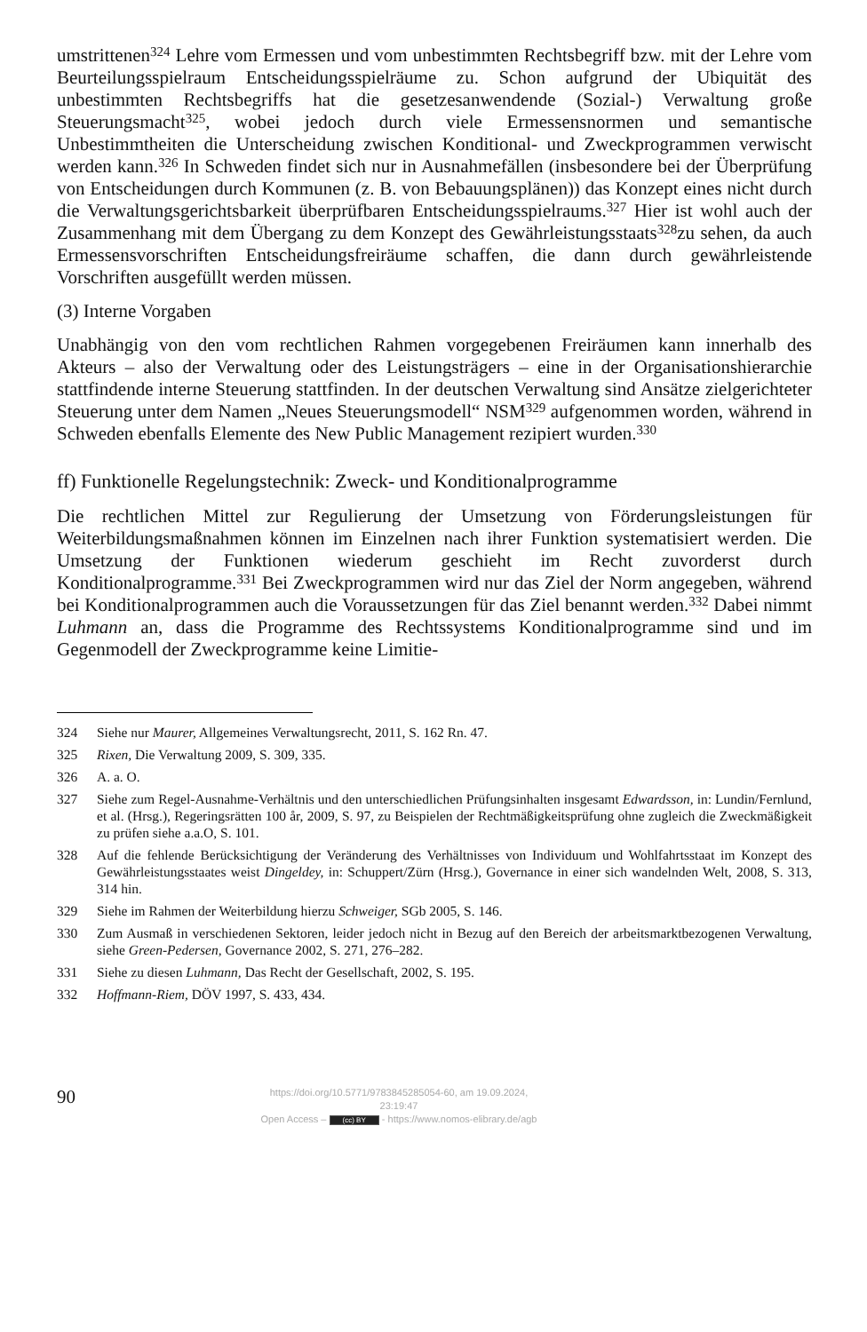umstrittenen<sup>324</sup> Lehre vom Ermessen und vom unbestimmten Rechtsbegriff bzw. mit der Lehre vom Beurteilungsspielraum Entscheidungsspielräume zu. Schon aufgrund der Ubiquität des unbestimmten Rechtsbegriffs hat die gesetzesanwendende (Sozial-) Verwaltung große Steuerungsmacht<sup>325</sup>, wobei jedoch durch viele Ermessensnormen und semantische Unbestimmtheiten die Unterscheidung zwischen Konditional- und Zweckprogrammen verwischt werden kann.<sup>326</sup> In Schweden findet sich nur in Ausnahmefällen (insbesondere bei der Überprüfung von Entscheidungen durch Kommunen (z. B. von Bebauungsplänen)) das Konzept eines nicht durch die Verwaltungsgerichtsbarkeit überprüfbaren Entscheidungsspielraums.<sup>327</sup> Hier ist wohl auch der Zusammenhang mit dem Übergang zu dem Konzept des Gewährleistungsstaats<sup>328</sup>zu sehen, da auch Ermessensvorschriften Entscheidungsfreiräume schaffen, die dann durch gewährleistende Vorschriften ausgefüllt werden müssen.
(3) Interne Vorgaben
Unabhängig von den vom rechtlichen Rahmen vorgegebenen Freiräumen kann innerhalb des Akteurs – also der Verwaltung oder des Leistungsträgers – eine in der Organisationshierarchie stattfindende interne Steuerung stattfinden. In der deutschen Verwaltung sind Ansätze zielgerichteter Steuerung unter dem Namen „Neues Steuerungsmodell“ NSM<sup>329</sup> aufgenommen worden, während in Schweden ebenfalls Elemente des New Public Management rezipiert wurden.<sup>330</sup>
ff) Funktionelle Regelungstechnik: Zweck- und Konditionalprogramme
Die rechtlichen Mittel zur Regulierung der Umsetzung von Förderungsleistungen für Weiterbildungsmaßnahmen können im Einzelnen nach ihrer Funktion systematisiert werden. Die Umsetzung der Funktionen wiederum geschieht im Recht zuvorderst durch Konditionalprogramme.<sup>331</sup> Bei Zweckprogrammen wird nur das Ziel der Norm angegeben, während bei Konditionalprogrammen auch die Voraussetzungen für das Ziel benannt werden.<sup>332</sup> Dabei nimmt Luhmann an, dass die Programme des Rechtssystems Konditionalprogramme sind und im Gegenmodell der Zweckprogramme keine Limitie-
324 Siehe nur Maurer, Allgemeines Verwaltungsrecht, 2011, S. 162 Rn. 47.
325 Rixen, Die Verwaltung 2009, S. 309, 335.
326 A. a. O.
327 Siehe zum Regel-Ausnahme-Verhältnis und den unterschiedlichen Prüfungsinhalten insgesamt Edwardsson, in: Lundin/Fernlund, et al. (Hrsg.), Regeringsrätten 100 år, 2009, S. 97, zu Beispielen der Rechtmäßigkeitsprüfung ohne zugleich die Zweckmäßigkeit zu prüfen siehe a.a.O, S. 101.
328 Auf die fehlende Berücksichtigung der Veränderung des Verhältnisses von Individuum und Wohlfahrtsstaat im Konzept des Gewährleistungsstaates weist Dingeldey, in: Schuppert/Zürn (Hrsg.), Governance in einer sich wandelnden Welt, 2008, S. 313, 314 hin.
329 Siehe im Rahmen der Weiterbildung hierzu Schweiger, SGb 2005, S. 146.
330 Zum Ausmaß in verschiedenen Sektoren, leider jedoch nicht in Bezug auf den Bereich der arbeitsmarktbezogenen Verwaltung, siehe Green-Pedersen, Governance 2002, S. 271, 276–282.
331 Siehe zu diesen Luhmann, Das Recht der Gesellschaft, 2002, S. 195.
332 Hoffmann-Riem, DÖV 1997, S. 433, 434.
90
https://doi.org/10.5771/9783845285054-60, am 19.09.2024, 23:19:47
Open Access – (cc) BY - https://www.nomos-elibrary.de/agb